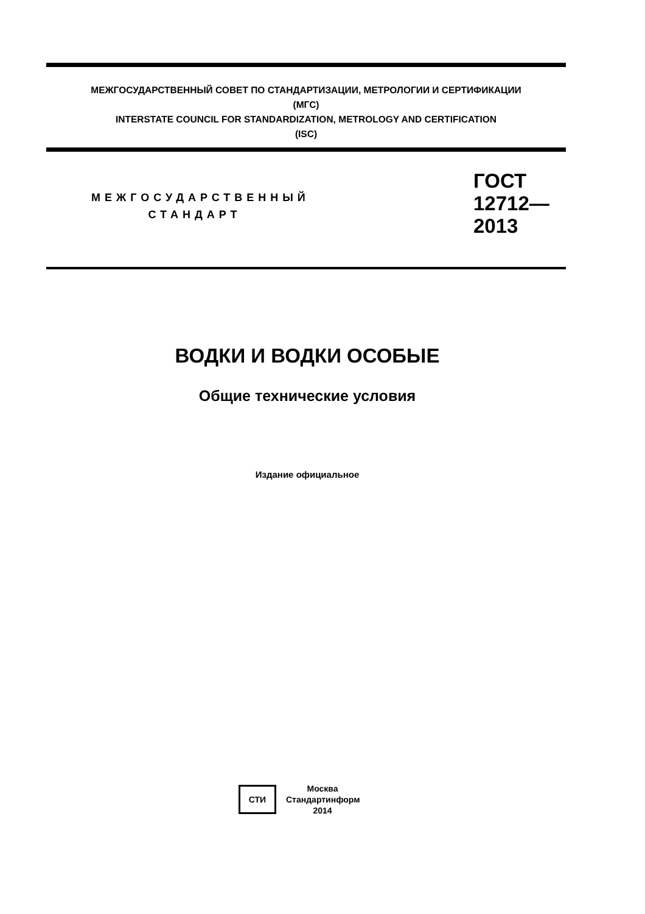МЕЖГОСУДАРСТВЕННЫЙ СОВЕТ ПО СТАНДАРТИЗАЦИИ, МЕТРОЛОГИИ И СЕРТИФИКАЦИИ
(МГС)
INTERSTATE COUNCIL FOR STANDARDIZATION, METROLOGY AND CERTIFICATION
(ISC)
МЕЖГОСУДАРСТВЕННЫЙ
СТАНДАРТ
ГОСТ
12712—
2013
ВОДКИ И ВОДКИ ОСОБЫЕ
Общие технические условия
Издание официальное
СТИ
Москва
Стандартинформ
2014